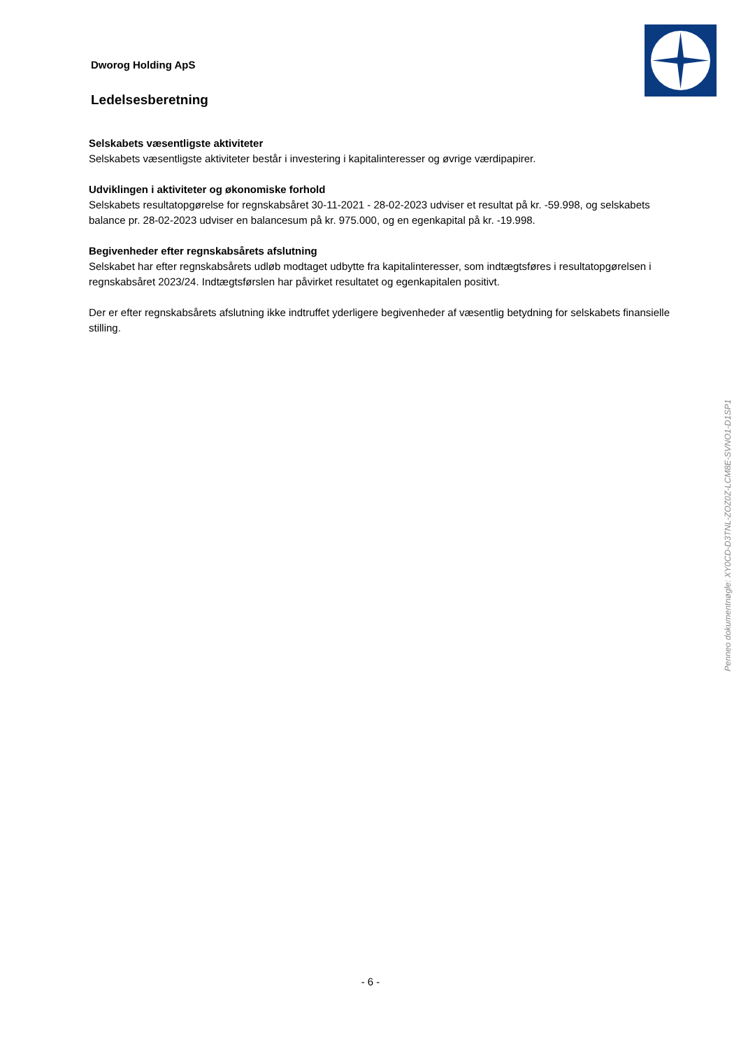Dworog Holding ApS
Ledelsesberetning
Selskabets væsentligste aktiviteter
Selskabets væsentligste aktiviteter består i investering i kapitalinteresser og øvrige værdipapirer.
Udviklingen i aktiviteter og økonomiske forhold
Selskabets resultatopgørelse for regnskabsåret 30-11-2021 - 28-02-2023 udviser et resultat på kr. -59.998, og selskabets balance pr. 28-02-2023 udviser en balancesum på kr. 975.000, og en egenkapital på kr. -19.998.
Begivenheder efter regnskabsårets afslutning
Selskabet har efter regnskabsårets udløb modtaget udbytte fra kapitalinteresser, som indtægtsføres i resultatopgørelsen i regnskabsåret 2023/24. Indtægtsførslen har påvirket resultatet og egenkapitalen positivt.
Der er efter regnskabsårets afslutning ikke indtruffet yderligere begivenheder af væsentlig betydning for selskabets finansielle stilling.
Penneo dokumentnøgle: XY0CD-D3TNL-ZOZ0Z-LCM8E-SVNO1-D1SP1
- 6 -